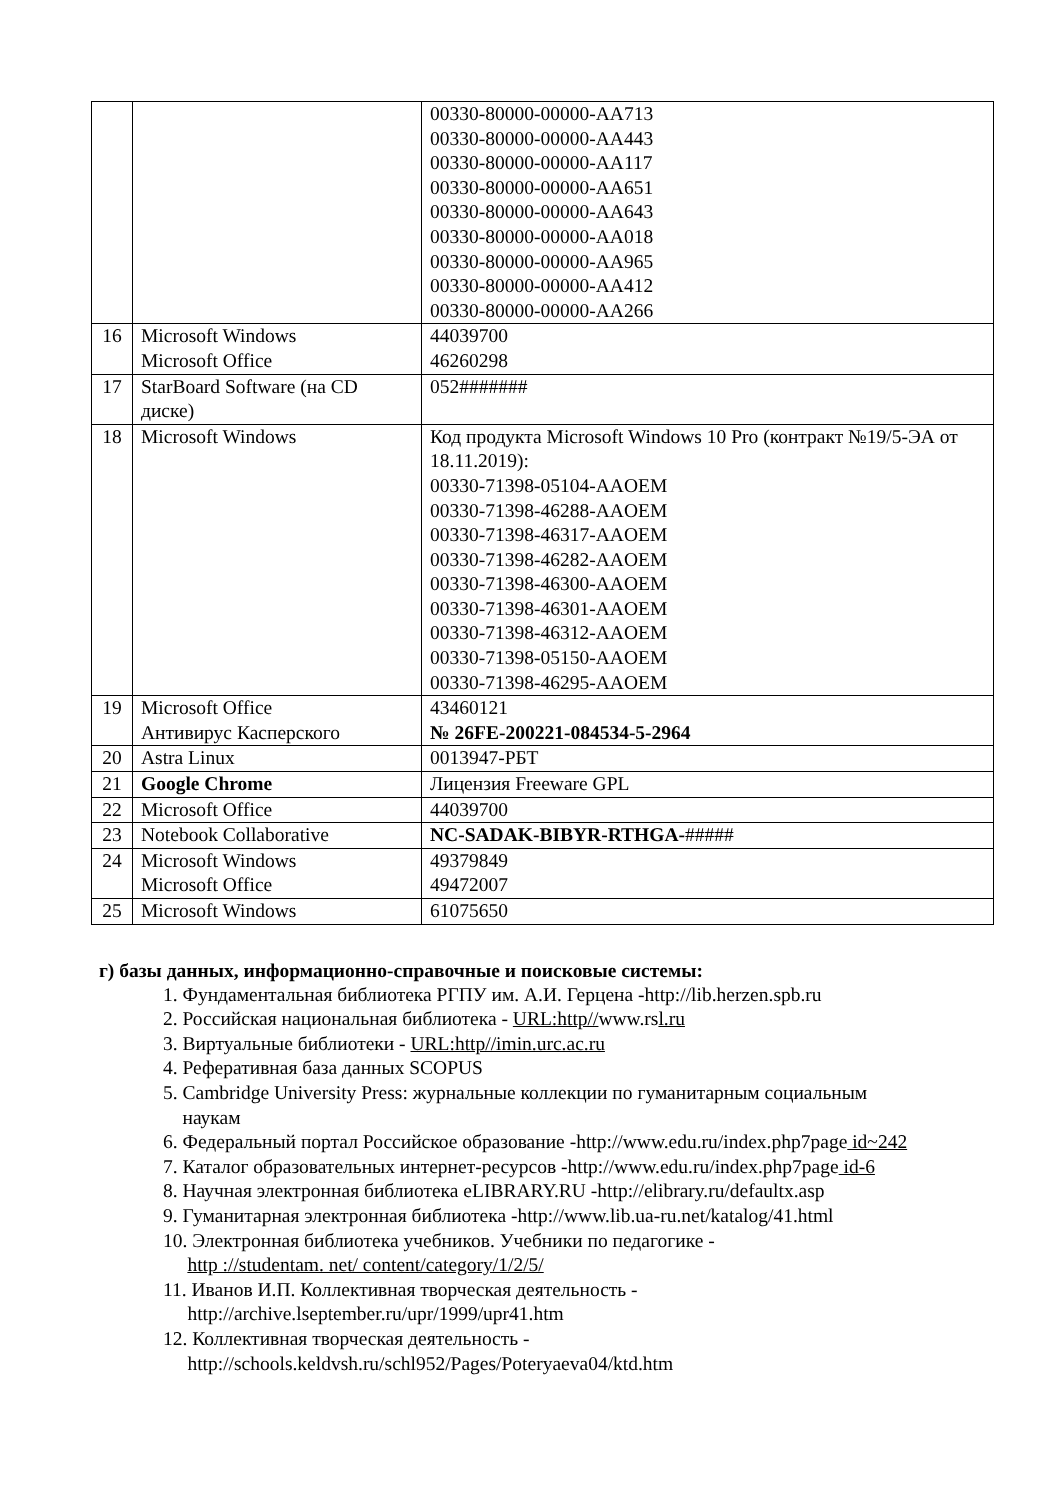| | | 00330-80000-00000-AA713 00330-80000-00000-AA443 00330-80000-00000-AA117 00330-80000-00000-AA651 00330-80000-00000-AA643 00330-80000-00000-AA018 00330-80000-00000-AA965 00330-80000-00000-AA412 00330-80000-00000-AA266 |
| 16 | Microsoft Windows Microsoft Office | 44039700 46260298 |
| 17 | StarBoard Software (на CD диске) | 052####### |
| 18 | Microsoft Windows | Код продукта Microsoft Windows 10 Pro (контракт №19/5-ЭА от 18.11.2019): 00330-71398-05104-AAOEM 00330-71398-46288-AAOEM 00330-71398-46317-AAOEM 00330-71398-46282-AAOEM 00330-71398-46300-AAOEM 00330-71398-46301-AAOEM 00330-71398-46312-AAOEM 00330-71398-05150-AAOEM 00330-71398-46295-AAOEM |
| 19 | Microsoft Office Антивирус Касперского | 43460121 № 26FE-200221-084534-5-2964 |
| 20 | Astra Linux | 0013947-РБТ |
| 21 | Google Chrome | Лицензия Freeware GPL |
| 22 | Microsoft Office | 44039700 |
| 23 | Notebook Collaborative | NC-SADAK-BIBYR-RTHGA- ##### |
| 24 | Microsoft Windows Microsoft Office | 49379849 49472007 |
| 25 | Microsoft Windows | 61075650 |
г) базы данных, информационно-справочные и поисковые системы:
1. Фундаментальная библиотека РГПУ им. А.И. Герцена -http://lib.herzen.spb.ru
2. Российская национальная библиотека - URL:http//www.rsl.ru
3. Виртуальные библиотеки - URL:http//imin.urc.ac.ru
4. Реферативная база данных SCOPUS
5. Cambridge University Press: журнальные коллекции по гуманитарным социальным
наукам
6. Федеральный портал Российское образование -http://www.edu.ru/index.php7page id~242
7. Каталог образовательных интернет-ресурсов -http://www.edu.ru/index.php7page id-6
8. Научная электронная библиотека eLIBRARY.RU -http://elibrary.ru/defaultx.asp
9. Гуманитарная электронная библиотека -http://www.lib.ua-ru.net/katalog/41.html
10. Электронная библиотека учебников. Учебники по педагогике -
http ://studentam. net/ content/category/1/2/5/
11. Иванов И.П. Коллективная творческая деятельность -
http://archive.lseptember.ru/upr/1999/upr41.htm
12. Коллективная творческая деятельность -
http://schools.keldvsh.ru/schl952/Pages/Poteryaeva04/ktd.htm